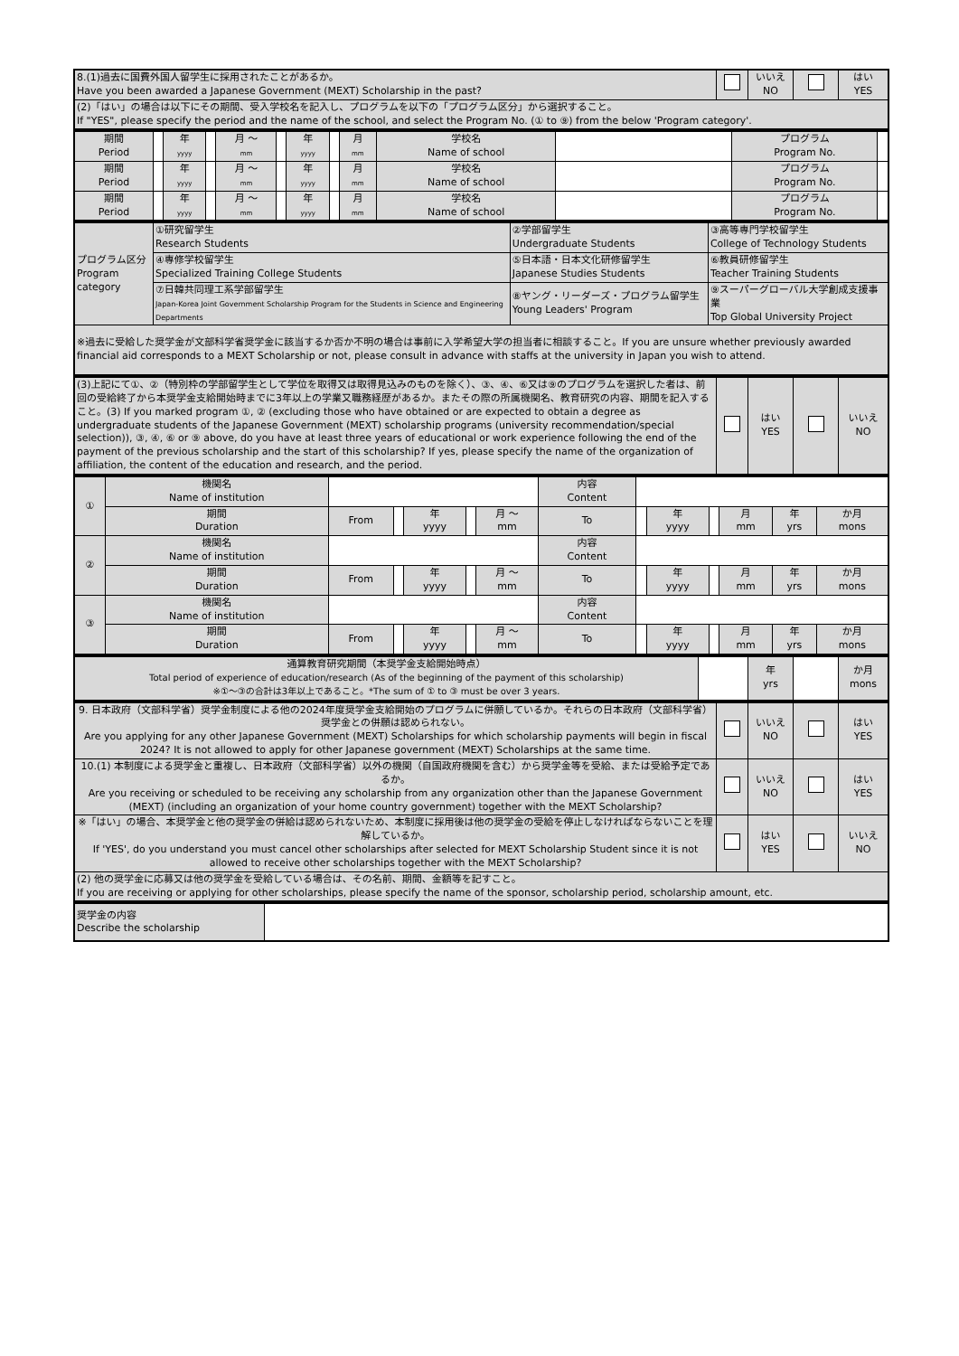| 8.(1)過去に国費外国人留学生に採用されたことがあるか。 Have you been awarded a Japanese Government (MEXT) Scholarship in the past? | | いいえ NO | | はい YES |
| (2)「はい」の場合は以下にその期間、受入学校名を記入し、プログラムを以下の「プログラム区分」から選択すること。 If "YES", please specify the period and the name of the school, and select the Program No. (① to ⑨) from the below 'Program category'. | | | | |
| 期間 Period | | 年 yyyy | | 月 ～ mm | | 年 yyyy | | 月 mm | 学校名 Name of school | | プログラム Program No. | |
| 期間 Period | | 年 yyyy | | 月 ～ mm | | 年 yyyy | | 月 mm | 学校名 Name of school | | プログラム Program No. | |
| 期間 Period | | 年 yyyy | | 月 ～ mm | | 年 yyyy | | 月 mm | 学校名 Name of school | | プログラム Program No. | |
| プログラム区分 Program category | ①研究留学生 Research Students | ②学部留学生 Undergraduate Students | ③高等専門学校留学生 College of Technology Students |
| | ④専修学校留学生 Specialized Training College Students | ⑤日本語・日本文化研修留学生 Japanese Studies Students | ⑥教員研修留学生 Teacher Training Students |
| | ⑦日韓共同理工系学部留学生 Japan-Korea Joint Government Scholarship Program for the Students in Science and Engineering Departments | ⑧ヤング・リーダーズ・プログラム留学生 Young Leaders' Program | ⑨スーパーグローバル大学創成支援事業 Top Global University Project |
| ※過去に受給した奨学金が文部科学省奨学金に該当するか否か不明の場合は事前に入学希望大学の担当者に相談すること。If you are unsure whether previously awarded financial aid corresponds to a MEXT Scholarship or not, please consult in advance with staffs at the university in Japan you wish to attend. | | | |
| (3)上記にて①、②（特別枠の学部留学生として学位を取得又は取得見込みのものを除く）、③、④、⑥又は⑨のプログラムを選択した者は、前回の受給終了から本奨学金支給開始時までに3年以上の学業又職務経歴があるか。またその際の所属機関名、教育研究の内容、期間を記入すること。(3) If you marked program ①, ② (excluding those who have obtained or are expected to obtain a degree as undergraduate students of the Japanese Government (MEXT) scholarship programs (university recommendation/special selection)), ③, ④, ⑥ or ⑨ above, do you have at least three years of educational or work experience following the end of the payment of the previous scholarship and the start of this scholarship? If yes, please specify the name of the organization of affiliation, the content of the education and research, and the period. | | はい YES | | いいえ NO |
| ① | 機関名 Name of institution | | | | | | 内容 Content | | | | | | |
| | 期間 Duration | From | | 年 yyyy | | 月 ～ mm | To | | 年 yyyy | | 月 mm | 年 yrs | か月 mons |
| ② | 機関名 Name of institution | | | | | | 内容 Content | | | | | | |
| | 期間 Duration | From | | 年 yyyy | | 月 ～ mm | To | | 年 yyyy | | 月 mm | 年 yrs | か月 mons |
| ③ | 機関名 Name of institution | | | | | | 内容 Content | | | | | | |
| | 期間 Duration | From | | 年 yyyy | | 月 ～ mm | To | | 年 yyyy | | 月 mm | 年 yrs | か月 mons |
| 通算教育研究期間（本奨学金支給開始時点） Total period of experience of education/research (As of the beginning of the payment of this scholarship) ※①～③の合計は3年以上であること。*The sum of ① to ③ must be over 3 years. | | 年 yrs | | か月 mons |
| 9. 日本政府（文部科学省）奨学金制度による他の2024年度奨学金支給開始のプログラムに併願しているか。それらの日本政府（文部科学省）奨学金との併願は認められない。 Are you applying for any other Japanese Government (MEXT) Scholarships for which scholarship payments will begin in fiscal 2024? It is not allowed to apply for other Japanese government (MEXT) Scholarships at the same time. | | いいえ NO | | はい YES |
| 10.(1) 本制度による奨学金と重複し、日本政府（文部科学省）以外の機関（自国政府機関を含む）から奨学金等を受給、または受給予定であるか。 Are you receiving or scheduled to be receiving any scholarship from any organization other than the Japanese Government (MEXT) (including an organization of your home country government) together with the MEXT Scholarship? | | いいえ NO | | はい YES |
| ※「はい」の場合、本奨学金と他の奨学金の併給は認められないため、本制度に採用後は他の奨学金の受給を停止しなければならないことを理解しているか。 If 'YES', do you understand you must cancel other scholarships after selected for MEXT Scholarship Student since it is not allowed to receive other scholarships together with the MEXT Scholarship? | | はい YES | | いいえ NO |
| (2) 他の奨学金に応募又は他の奨学金を受給している場合は、その名前、期間、金額等を記すこと。 If you are receiving or applying for other scholarships, please specify the name of the sponsor, scholarship period, scholarship amount, etc. | | | | |
| 奨学金の内容 Describe the scholarship | |